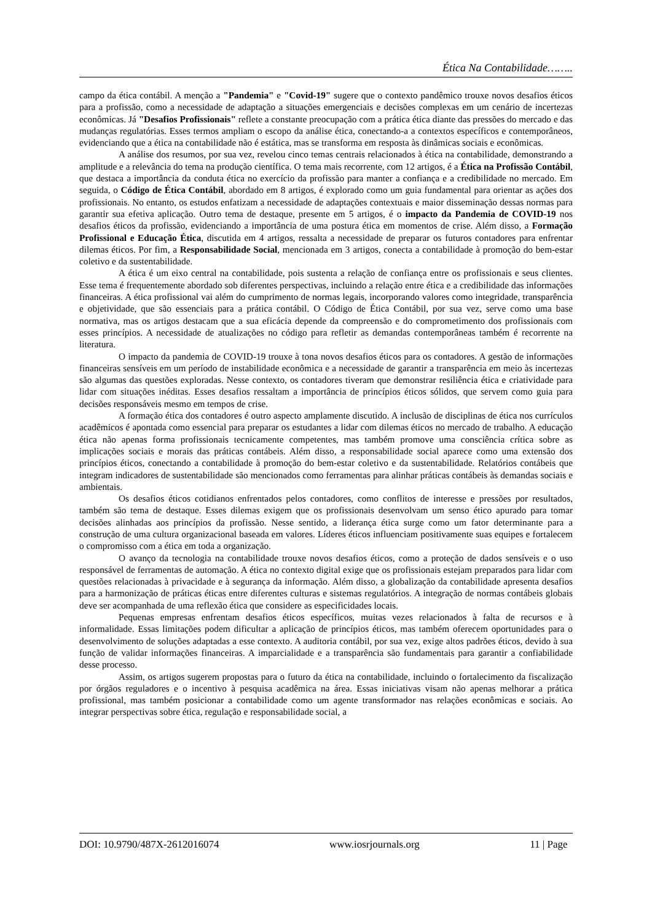Ética Na Contabilidade……..
campo da ética contábil. A menção a "Pandemia" e "Covid-19" sugere que o contexto pandêmico trouxe novos desafios éticos para a profissão, como a necessidade de adaptação a situações emergenciais e decisões complexas em um cenário de incertezas econômicas. Já "Desafios Profissionais" reflete a constante preocupação com a prática ética diante das pressões do mercado e das mudanças regulatórias. Esses termos ampliam o escopo da análise ética, conectando-a a contextos específicos e contemporâneos, evidenciando que a ética na contabilidade não é estática, mas se transforma em resposta às dinâmicas sociais e econômicas.
A análise dos resumos, por sua vez, revelou cinco temas centrais relacionados à ética na contabilidade, demonstrando a amplitude e a relevância do tema na produção científica. O tema mais recorrente, com 12 artigos, é a Ética na Profissão Contábil, que destaca a importância da conduta ética no exercício da profissão para manter a confiança e a credibilidade no mercado. Em seguida, o Código de Ética Contábil, abordado em 8 artigos, é explorado como um guia fundamental para orientar as ações dos profissionais. No entanto, os estudos enfatizam a necessidade de adaptações contextuais e maior disseminação dessas normas para garantir sua efetiva aplicação. Outro tema de destaque, presente em 5 artigos, é o impacto da Pandemia de COVID-19 nos desafios éticos da profissão, evidenciando a importância de uma postura ética em momentos de crise. Além disso, a Formação Profissional e Educação Ética, discutida em 4 artigos, ressalta a necessidade de preparar os futuros contadores para enfrentar dilemas éticos. Por fim, a Responsabilidade Social, mencionada em 3 artigos, conecta a contabilidade à promoção do bem-estar coletivo e da sustentabilidade.
A ética é um eixo central na contabilidade, pois sustenta a relação de confiança entre os profissionais e seus clientes. Esse tema é frequentemente abordado sob diferentes perspectivas, incluindo a relação entre ética e a credibilidade das informações financeiras. A ética profissional vai além do cumprimento de normas legais, incorporando valores como integridade, transparência e objetividade, que são essenciais para a prática contábil. O Código de Ética Contábil, por sua vez, serve como uma base normativa, mas os artigos destacam que a sua eficácia depende da compreensão e do comprometimento dos profissionais com esses princípios. A necessidade de atualizações no código para refletir as demandas contemporâneas também é recorrente na literatura.
O impacto da pandemia de COVID-19 trouxe à tona novos desafios éticos para os contadores. A gestão de informações financeiras sensíveis em um período de instabilidade econômica e a necessidade de garantir a transparência em meio às incertezas são algumas das questões exploradas. Nesse contexto, os contadores tiveram que demonstrar resiliência ética e criatividade para lidar com situações inéditas. Esses desafios ressaltam a importância de princípios éticos sólidos, que servem como guia para decisões responsáveis mesmo em tempos de crise.
A formação ética dos contadores é outro aspecto amplamente discutido. A inclusão de disciplinas de ética nos currículos acadêmicos é apontada como essencial para preparar os estudantes a lidar com dilemas éticos no mercado de trabalho. A educação ética não apenas forma profissionais tecnicamente competentes, mas também promove uma consciência crítica sobre as implicações sociais e morais das práticas contábeis. Além disso, a responsabilidade social aparece como uma extensão dos princípios éticos, conectando a contabilidade à promoção do bem-estar coletivo e da sustentabilidade. Relatórios contábeis que integram indicadores de sustentabilidade são mencionados como ferramentas para alinhar práticas contábeis às demandas sociais e ambientais.
Os desafios éticos cotidianos enfrentados pelos contadores, como conflitos de interesse e pressões por resultados, também são tema de destaque. Esses dilemas exigem que os profissionais desenvolvam um senso ético apurado para tomar decisões alinhadas aos princípios da profissão. Nesse sentido, a liderança ética surge como um fator determinante para a construção de uma cultura organizacional baseada em valores. Líderes éticos influenciam positivamente suas equipes e fortalecem o compromisso com a ética em toda a organização.
O avanço da tecnologia na contabilidade trouxe novos desafios éticos, como a proteção de dados sensíveis e o uso responsável de ferramentas de automação. A ética no contexto digital exige que os profissionais estejam preparados para lidar com questões relacionadas à privacidade e à segurança da informação. Além disso, a globalização da contabilidade apresenta desafios para a harmonização de práticas éticas entre diferentes culturas e sistemas regulatórios. A integração de normas contábeis globais deve ser acompanhada de uma reflexão ética que considere as especificidades locais.
Pequenas empresas enfrentam desafios éticos específicos, muitas vezes relacionados à falta de recursos e à informalidade. Essas limitações podem dificultar a aplicação de princípios éticos, mas também oferecem oportunidades para o desenvolvimento de soluções adaptadas a esse contexto. A auditoria contábil, por sua vez, exige altos padrões éticos, devido à sua função de validar informações financeiras. A imparcialidade e a transparência são fundamentais para garantir a confiabilidade desse processo.
Assim, os artigos sugerem propostas para o futuro da ética na contabilidade, incluindo o fortalecimento da fiscalização por órgãos reguladores e o incentivo à pesquisa acadêmica na área. Essas iniciativas visam não apenas melhorar a prática profissional, mas também posicionar a contabilidade como um agente transformador nas relações econômicas e sociais. Ao integrar perspectivas sobre ética, regulação e responsabilidade social, a
DOI: 10.9790/487X-2612016074 www.iosrjournals.org 11 | Page